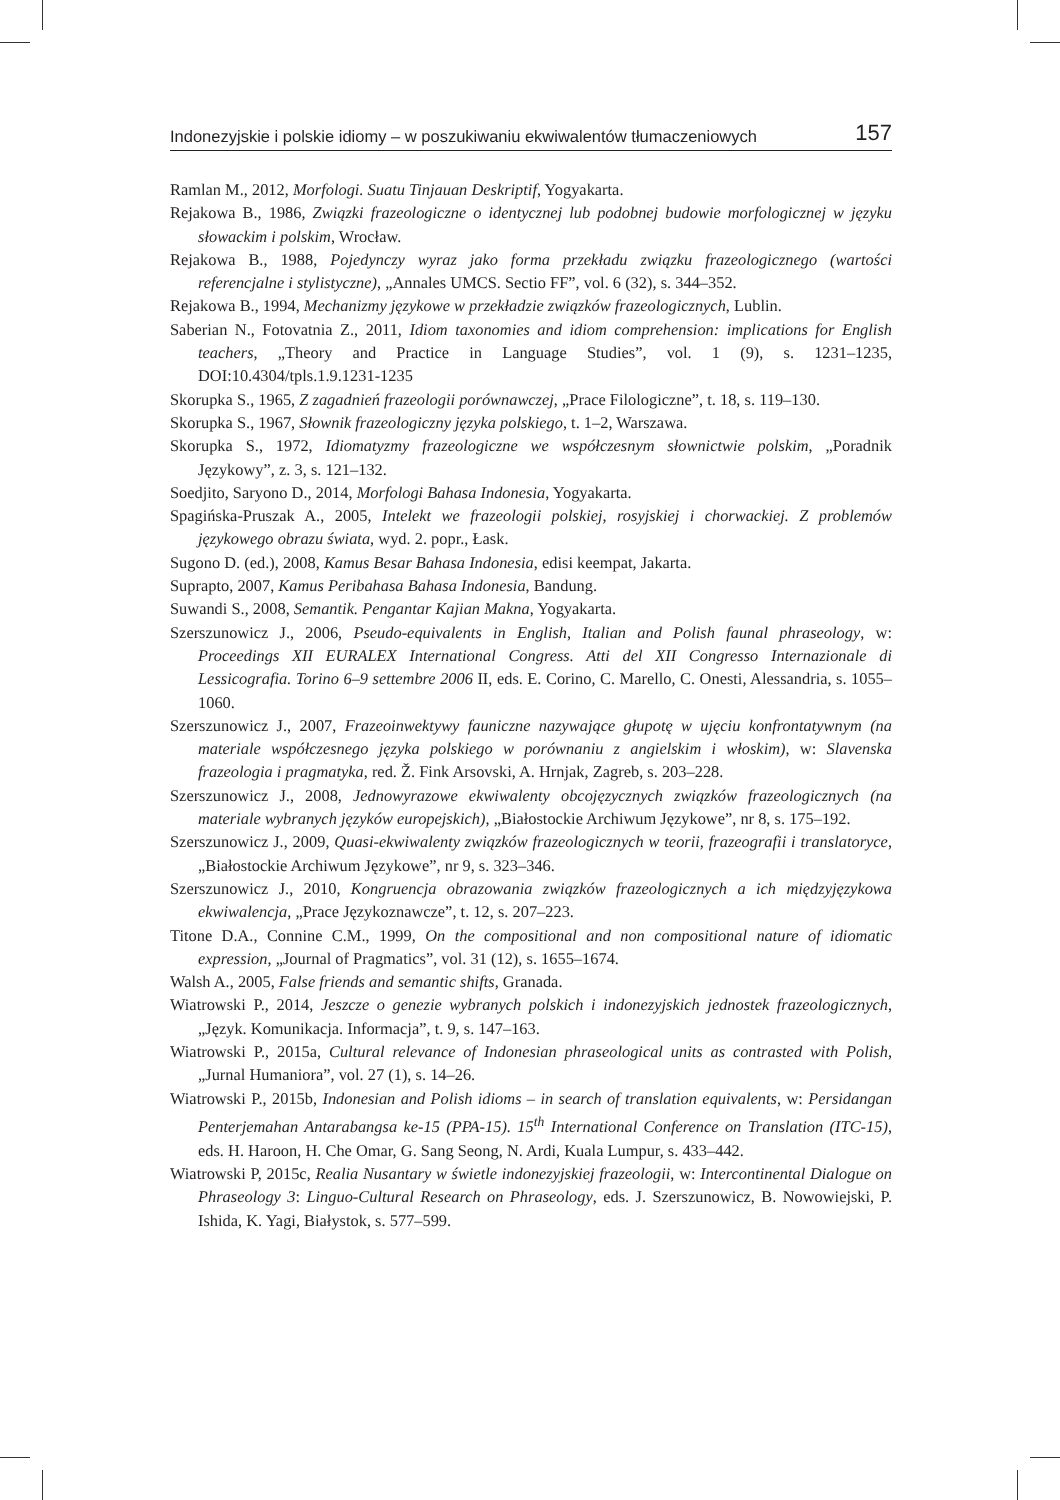Indonezyjskie i polskie idiomy – w poszukiwaniu ekwiwalentów tłumaczeniowych 157
Ramlan M., 2012, Morfologi. Suatu Tinjauan Deskriptif, Yogyakarta.
Rejakowa B., 1986, Związki frazeologiczne o identycznej lub podobnej budowie morfologicznej w języku słowackim i polskim, Wrocław.
Rejakowa B., 1988, Pojedynczy wyraz jako forma przekładu związku frazeologicznego (wartości referencjalne i stylistyczne), „Annales UMCS. Sectio FF”, vol. 6 (32), s. 344–352.
Rejakowa B., 1994, Mechanizmy językowe w przekładzie związków frazeologicznych, Lublin.
Saberian N., Fotovatnia Z., 2011, Idiom taxonomies and idiom comprehension: implications for English teachers, „Theory and Practice in Language Studies”, vol. 1 (9), s. 1231–1235, DOI:10.4304/tpls.1.9.1231-1235
Skorupka S., 1965, Z zagadnień frazeologii porównawczej, „Prace Filologiczne”, t. 18, s. 119–130.
Skorupka S., 1967, Słownik frazeologiczny języka polskiego, t. 1–2, Warszawa.
Skorupka S., 1972, Idiomatyzmy frazeologiczne we współczesnym słownictwie polskim, „Poradnik Językowy”, z. 3, s. 121–132.
Soedjito, Saryono D., 2014, Morfologi Bahasa Indonesia, Yogyakarta.
Spagińska-Pruszak A., 2005, Intelekt we frazeologii polskiej, rosyjskiej i chorwackiej. Z problemów językowego obrazu świata, wyd. 2. popr., Łask.
Sugono D. (ed.), 2008, Kamus Besar Bahasa Indonesia, edisi keempat, Jakarta.
Suprapto, 2007, Kamus Peribahasa Bahasa Indonesia, Bandung.
Suwandi S., 2008, Semantik. Pengantar Kajian Makna, Yogyakarta.
Szerszunowicz J., 2006, Pseudo-equivalents in English, Italian and Polish faunal phraseology, w: Proceedings XII EURALEX International Congress. Atti del XII Congresso Internazionale di Lessicografia. Torino 6–9 settembre 2006 II, eds. E. Corino, C. Marello, C. Onesti, Alessandria, s. 1055–1060.
Szerszunowicz J., 2007, Frazeoinwektywy fauniczne nazywające głupotę w ujęciu konfrontatywnym (na materiale współczesnego języka polskiego w porównaniu z angielskim i włoskim), w: Slavenska frazeologia i pragmatyka, red. Ž. Fink Arsovski, A. Hrnjak, Zagreb, s. 203–228.
Szerszunowicz J., 2008, Jednowyrazowe ekwiwalenty obcojęzycznych związków frazeologicznych (na materiale wybranych języków europejskich), „Białostockie Archiwum Językowe”, nr 8, s. 175–192.
Szerszunowicz J., 2009, Quasi-ekwiwalenty związków frazeologicznych w teorii, frazeografii i translatoryce, „Białostockie Archiwum Językowe”, nr 9, s. 323–346.
Szerszunowicz J., 2010, Kongruencja obrazowania związków frazeologicznych a ich międzyjęzykowa ekwiwalencja, „Prace Językoznawcze”, t. 12, s. 207–223.
Titone D.A., Connine C.M., 1999, On the compositional and non compositional nature of idiomatic expression, „Journal of Pragmatics”, vol. 31 (12), s. 1655–1674.
Walsh A., 2005, False friends and semantic shifts, Granada.
Wiatrowski P., 2014, Jeszcze o genezie wybranych polskich i indonezyjskich jednostek frazeologicznych, „Język. Komunikacja. Informacja”, t. 9, s. 147–163.
Wiatrowski P., 2015a, Cultural relevance of Indonesian phraseological units as contrasted with Polish, „Jurnal Humaniora”, vol. 27 (1), s. 14–26.
Wiatrowski P., 2015b, Indonesian and Polish idioms – in search of translation equivalents, w: Persidangan Penterjemahan Antarabangsa ke-15 (PPA-15). 15<sup>th</sup> International Conference on Translation (ITC-15), eds. H. Haroon, H. Che Omar, G. Sang Seong, N. Ardi, Kuala Lumpur, s. 433–442.
Wiatrowski P, 2015c, Realia Nusantary w świetle indonezyjskiej frazeologii, w: Intercontinental Dialogue on Phraseology 3: Linguo-Cultural Research on Phraseology, eds. J. Szerszunowicz, B. Nowowiejski, P. Ishida, K. Yagi, Białystok, s. 577–599.